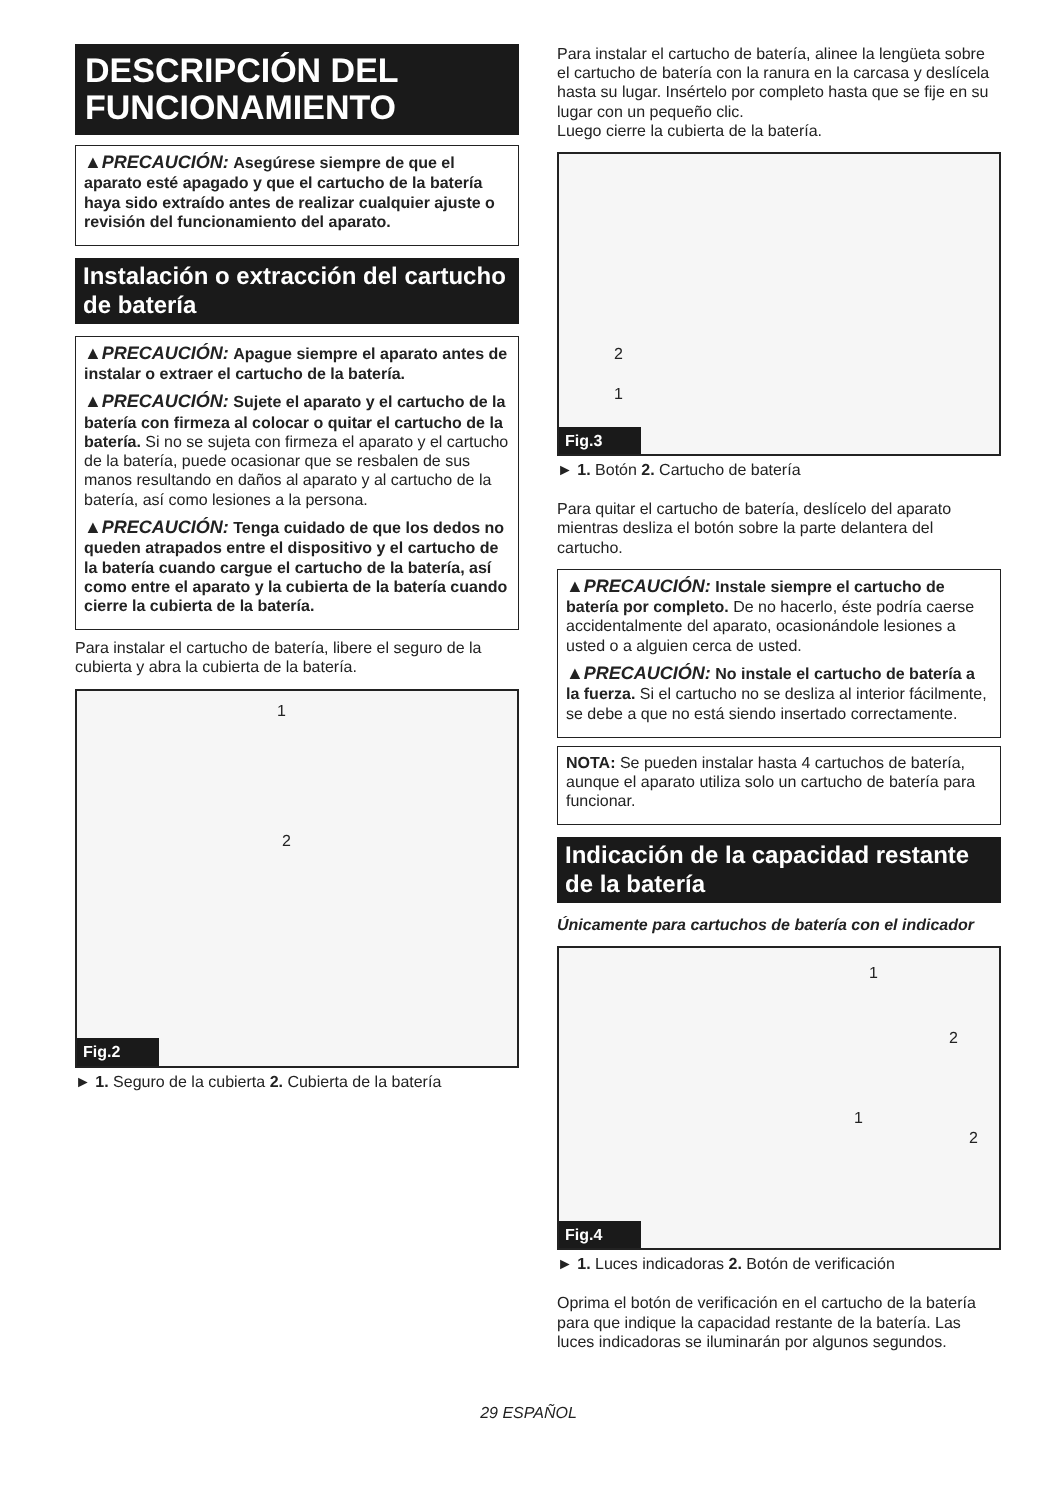DESCRIPCIÓN DEL FUNCIONAMIENTO
▲PRECAUCIÓN: Asegúrese siempre de que el aparato esté apagado y que el cartucho de la batería haya sido extraído antes de realizar cualquier ajuste o revisión del funcionamiento del aparato.
Instalación o extracción del cartucho de batería
▲PRECAUCIÓN: Apague siempre el aparato antes de instalar o extraer el cartucho de la batería.
▲PRECAUCIÓN: Sujete el aparato y el cartucho de la batería con firmeza al colocar o quitar el cartucho de la batería. Si no se sujeta con firmeza el aparato y el cartucho de la batería, puede ocasionar que se resbalen de sus manos resultando en daños al aparato y al cartucho de la batería, así como lesiones a la persona.
▲PRECAUCIÓN: Tenga cuidado de que los dedos no queden atrapados entre el dispositivo y el cartucho de la batería cuando cargue el cartucho de la batería, así como entre el aparato y la cubierta de la batería cuando cierre la cubierta de la batería.
Para instalar el cartucho de batería, libere el seguro de la cubierta y abra la cubierta de la batería.
1
2
Fig.2
► 1. Seguro de la cubierta 2. Cubierta de la batería
Para instalar el cartucho de batería, alinee la lengüeta sobre el cartucho de batería con la ranura en la carcasa y deslícela hasta su lugar. Insértelo por completo hasta que se fije en su lugar con un pequeño clic.
Luego cierre la cubierta de la batería.
2
1
Fig.3
► 1. Botón 2. Cartucho de batería
Para quitar el cartucho de batería, deslícelo del aparato mientras desliza el botón sobre la parte delantera del cartucho.
▲PRECAUCIÓN: Instale siempre el cartucho de batería por completo. De no hacerlo, éste podría caerse accidentalmente del aparato, ocasionándole lesiones a usted o a alguien cerca de usted.
▲PRECAUCIÓN: No instale el cartucho de batería a la fuerza. Si el cartucho no se desliza al interior fácilmente, se debe a que no está siendo insertado correctamente.
NOTA: Se pueden instalar hasta 4 cartuchos de batería, aunque el aparato utiliza solo un cartucho de batería para funcionar.
Indicación de la capacidad restante de la batería
Únicamente para cartuchos de batería con el indicador
1
2
1
2
Fig.4
► 1. Luces indicadoras 2. Botón de verificación
Oprima el botón de verificación en el cartucho de la batería para que indique la capacidad restante de la batería. Las luces indicadoras se iluminarán por algunos segundos.
29 ESPAÑOL